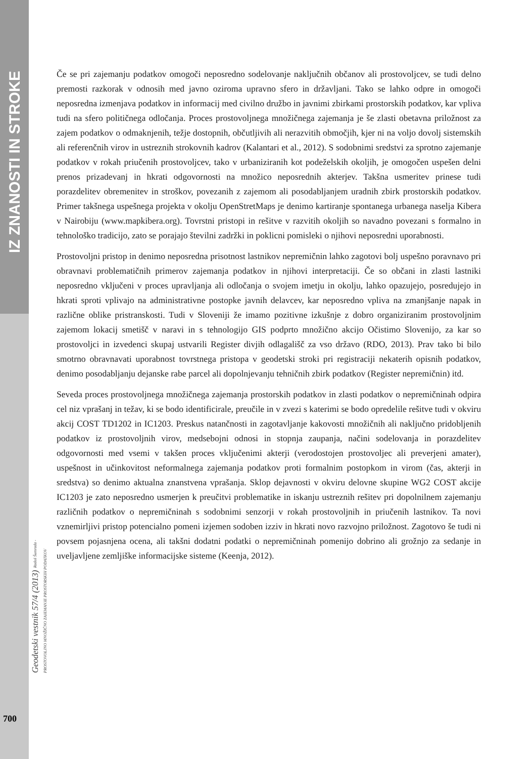IZ ZNANOSTI IN STROKE
Geodetski vestnik 57/4 (2013) Radoš Šumrada - PROSTOVOLJNO MNOŽIČNO ZAJEMANJE PROSTORSKIH PODATKOV
700
Če se pri zajemanju podatkov omogoči neposredno sodelovanje naključnih občanov ali prostovoljcev, se tudi delno premosti razkorak v odnosih med javno oziroma upravno sfero in državljani. Tako se lahko odpre in omogoči neposredna izmenjava podatkov in informacij med civilno družbo in javnimi zbirkami prostorskih podatkov, kar vpliva tudi na sfero političnega odločanja. Proces prostovoljnega množičnega zajemanja je še zlasti obetavna priložnost za zajem podatkov o odmaknjenih, težje dostopnih, občutljivih ali nerazvitih območjih, kjer ni na voljo dovolj sistemskih ali referenčnih virov in ustreznih strokovnih kadrov (Kalantari et al., 2012). S sodobnimi sredstvi za sprotno zajemanje podatkov v rokah priučenih prostovoljcev, tako v urbaniziranih kot podeželskih okoljih, je omogočen uspešen delni prenos prizadevanj in hkrati odgovornosti na množico neposrednih akterjev. Takšna usmeritev prinese tudi porazdelitev obremenitev in stroškov, povezanih z zajemom ali posodabljanjem uradnih zbirk prostorskih podatkov. Primer takšnega uspešnega projekta v okolju OpenStretMaps je denimo kartiranje spontanega urbanega naselja Kibera v Nairobiju (www.mapkibera.org). Tovrstni pristopi in rešitve v razvitih okoljih so navadno povezani s formalno in tehnološko tradicijo, zato se porajajo številni zadržki in poklicni pomisleki o njihovi neposredni uporabnosti.
Prostovoljni pristop in denimo neposredna prisotnost lastnikov nepremičnin lahko zagotovi bolj uspešno poravnavo pri obravnavi problematičnih primerov zajemanja podatkov in njihovi interpretaciji. Če so občani in zlasti lastniki neposredno vključeni v proces upravljanja ali odločanja o svojem imetju in okolju, lahko opazujejo, posredujejo in hkrati sproti vplivajo na administrativne postopke javnih delavcev, kar neposredno vpliva na zmanjšanje napak in različne oblike pristranskosti. Tudi v Sloveniji že imamo pozitivne izkušnje z dobro organiziranim prostovoljnim zajemom lokacij smetišč v naravi in s tehnologijo GIS podprto množično akcijo Očistimo Slovenijo, za kar so prostovoljci in izvedenci skupaj ustvarili Register divjih odlagališč za vso državo (RDO, 2013). Prav tako bi bilo smotrno obravnavati uporabnost tovrstnega pristopa v geodetski stroki pri registraciji nekaterih opisnih podatkov, denimo posodabljanju dejanske rabe parcel ali dopolnjevanju tehničnih zbirk podatkov (Register nepremičnin) itd.
Seveda proces prostovoljnega množičnega zajemanja prostorskih podatkov in zlasti podatkov o nepremičninah odpira cel niz vprašanj in težav, ki se bodo identificirale, preučile in v zvezi s katerimi se bodo opredelile rešitve tudi v okviru akcij COST TD1202 in IC1203. Preskus natančnosti in zagotavljanje kakovosti množičnih ali naključno pridobljenih podatkov iz prostovoljnih virov, medsebojni odnosi in stopnja zaupanja, načini sodelovanja in porazdelitev odgovornosti med vsemi v takšen proces vključenimi akterji (verodostojen prostovoljec ali preverjeni amater), uspešnost in učinkovitost neformalnega zajemanja podatkov proti formalnim postopkom in virom (čas, akterji in sredstva) so denimo aktualna znanstvena vprašanja. Sklop dejavnosti v okviru delovne skupine WG2 COST akcije IC1203 je zato neposredno usmerjen k preučitvi problematike in iskanju ustreznih rešitev pri dopolnilnem zajemanju različnih podatkov o nepremičninah s sodobnimi senzorji v rokah prostovoljnih in priučenih lastnikov. Ta novi vznemirljivi pristop potencialno pomeni izjemen sodoben izziv in hkrati novo razvojno priložnost. Zagotovo še tudi ni povsem pojasnjena ocena, ali takšni dodatni podatki o nepremičninah pomenijo dobrino ali grožnjo za sedanje in uveljavljene zemljiške informacijske sisteme (Keenja, 2012).